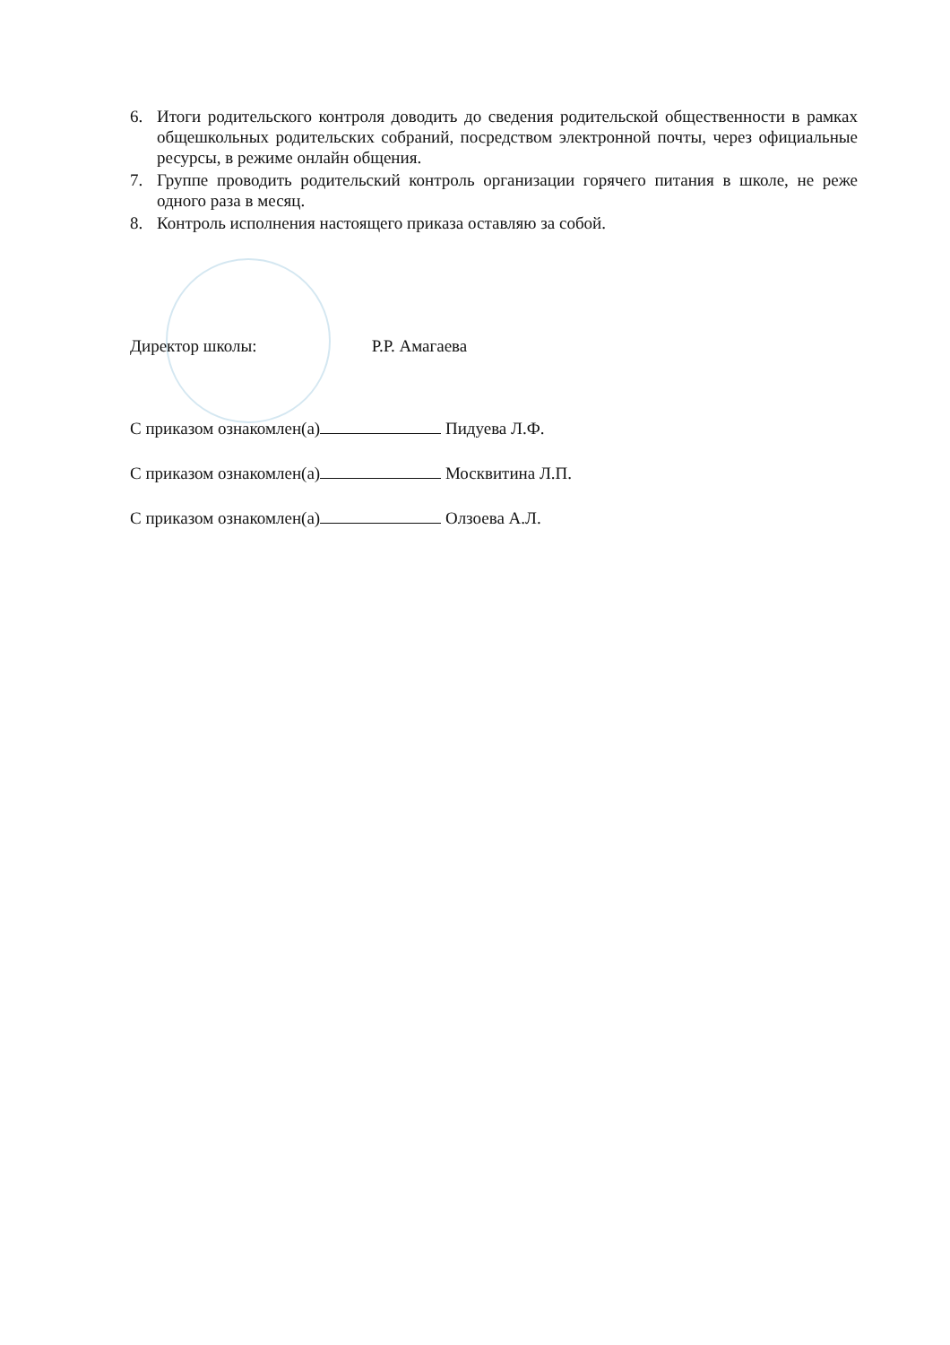6. Итоги родительского контроля доводить до сведения родительской общественности в рамках общешкольных родительских собраний, посредством электронной почты, через официальные ресурсы, в режиме онлайн общения.
7. Группе проводить родительский контроль организации горячего питания в школе, не реже одного раза в месяц.
8. Контроль исполнения настоящего приказа оставляю за собой.
Директор школы: Р.Р. Амагаева
С приказом ознакомлен(а) Пидуева Л.Ф.
С приказом ознакомлен(а) Москвитина Л.П.
С приказом ознакомлен(а) Олзоева А.Л.